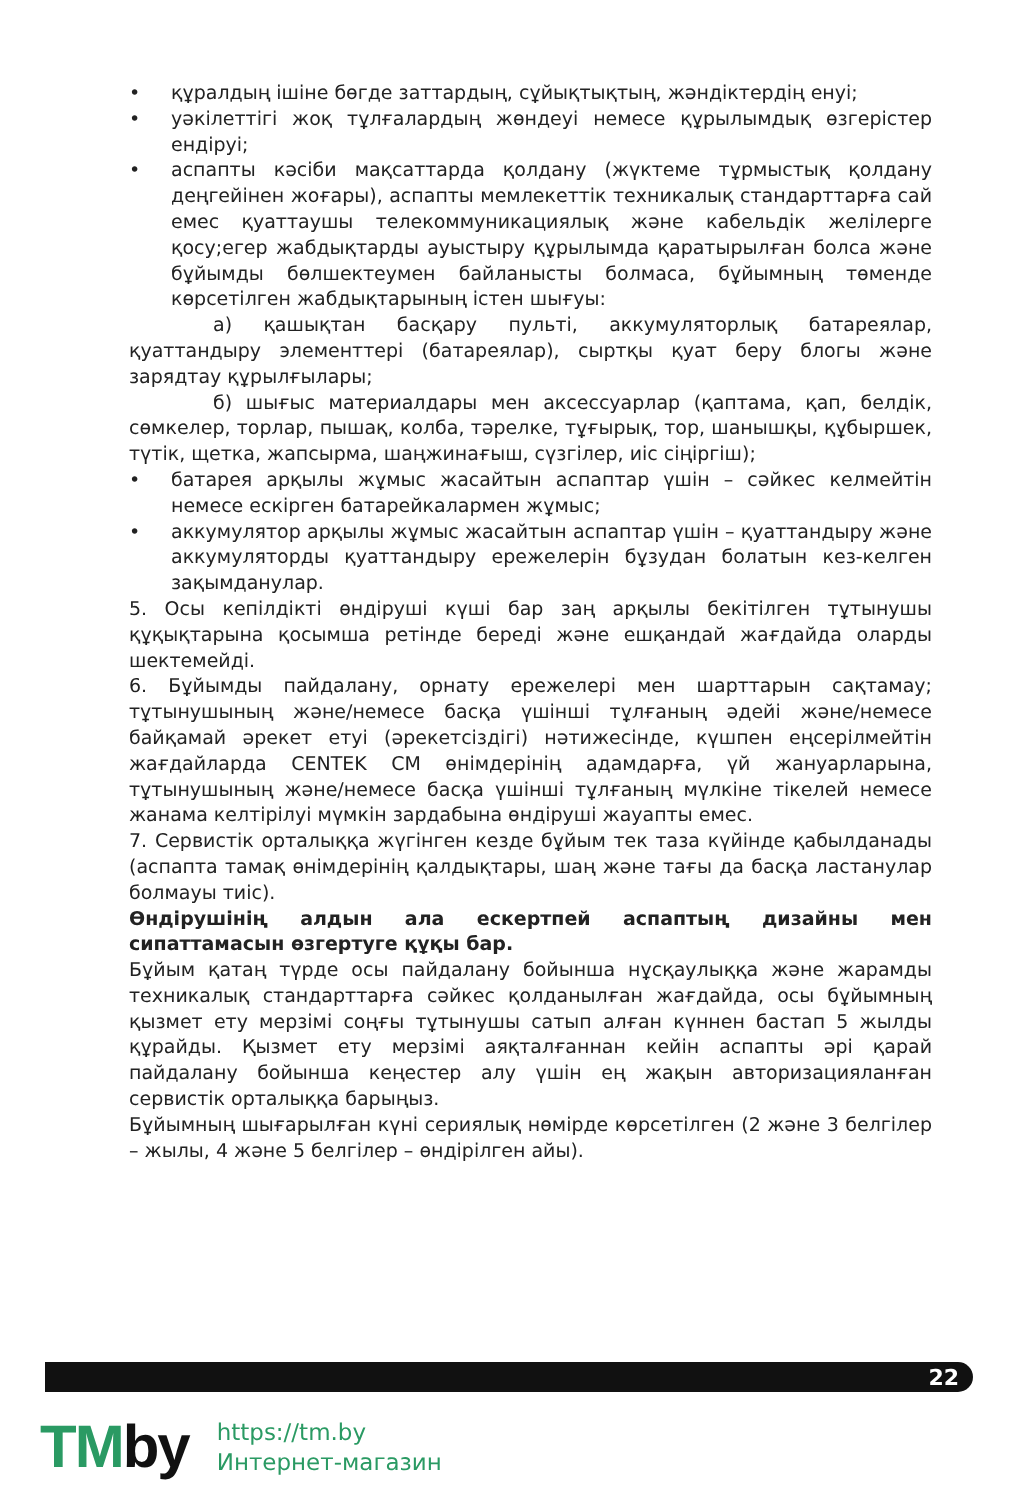• құралдың ішіне бөгде заттардың, сұйықтықтың, жәндіктердің енуі;
• уәкілеттігі жоқ тұлғалардың жөндеуі немесе құрылымдық өзгерістер ендіруі;
• аспапты кәсіби мақсаттарда қолдану (жүктеме тұрмыстық қолдану деңгейінен жоғары), аспапты мемлекеттік техникалық стандарттарға сай емес қуаттаушы телекоммуникациялық және кабельдік желілерге қосу;егер жабдықтарды ауыстыру құрылымда қаратырылған болса және бұйымды бөлшектеумен байланысты болмаса, бұйымның төменде көрсетілген жабдықтарының істен шығуы:
а) қашықтан басқару пульті, аккумуляторлық батареялар, қуаттандыру элементтері (батареялар), сыртқы қуат беру блогы және зарядтау құрылғылары;
б) шығыс материалдары мен аксессуарлар (қаптама, қап, белдік, сөмкелер, торлар, пышақ, колба, тәрелке, тұғырық, тор, шанышқы, құбыршек, түтік, щетка, жапсырма, шаңжинағыш, сүзгілер, иіс сіңіргіш);
• батарея арқылы жұмыс жасайтын аспаптар үшін – сәйкес келмейтін немесе ескірген батарейкалармен жұмыс;
• аккумулятор арқылы жұмыс жасайтын аспаптар үшін – қуаттандыру және аккумуляторды қуаттандыру ережелерін бұзудан болатын кез-келген зақымданулар.
5. Осы кепілдікті өндіруші күші бар заң арқылы бекітілген тұтынушы құқықтарына қосымша ретінде береді және ешқандай жағдайда оларды шектемейді.
6. Бұйымды пайдалану, орнату ережелері мен шарттарын сақтамау; тұтынушының және/немесе басқа үшінші тұлғаның әдейі және/немесе байқамай әрекет етуі (әрекетсіздігі) нәтижесінде, күшпен еңсерілмейтін жағдайларда CENTEK CM өнімдерінің адамдарға, үй жануарларына, тұтынушының және/немесе басқа үшінші тұлғаның мүлкіне тікелей немесе жанама келтірілуі мүмкін зардабына өндіруші жауапты емес.
7. Сервистік орталыққа жүгінген кезде бұйым тек таза күйінде қабылданады (аспапта тамақ өнімдерінің қалдықтары, шаң және тағы да басқа ластанулар болмауы тиіс).
Өндірушінің алдын ала ескертпей аспаптың дизайны мен сипаттамасын өзгертуге құқы бар.
Бұйым қатаң түрде осы пайдалану бойынша нұсқаулыққа және жарамды техникалық стандарттарға сәйкес қолданылған жағдайда, осы бұйымның қызмет ету мерзімі соңғы тұтынушы сатып алған күннен бастап 5 жылды құрайды. Қызмет ету мерзімі аяқталғаннан кейін аспапты әрі қарай пайдалану бойынша кеңестер алу үшін ең жақын авторизацияланған сервистік орталыққа барыңыз.
Бұйымның шығарылған күні сериялық нөмірде көрсетілген (2 және 3 белгілер – жылы, 4 және 5 белгілер – өндірілген айы).
22
TMby
https://tm.by
Интернет-магазин